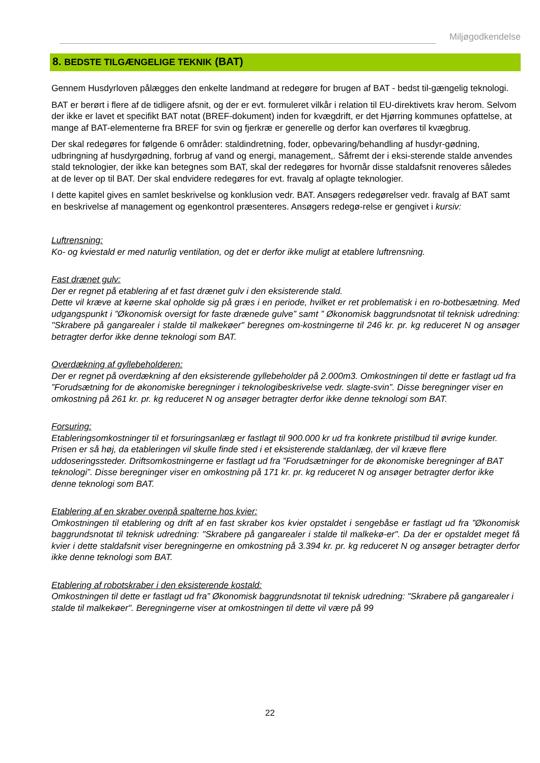Miljøgodkendelse
8. BEDSTE TILGÆNGELIGE TEKNIK (BAT)
Gennem Husdyrloven pålægges den enkelte landmand at redegøre for brugen af BAT - bedst til-gængelig teknologi.
BAT er berørt i flere af de tidligere afsnit, og der er evt. formuleret vilkår i relation til EU-direktivets krav herom. Selvom der ikke er lavet et specifikt BAT notat (BREF-dokument) inden for kvægdrift, er det Hjørring kommunes opfattelse, at mange af BAT-elementerne fra BREF for svin og fjerkræ er generelle og derfor kan overføres til kvægbrug.
Der skal redegøres for følgende 6 områder: staldindretning, foder, opbevaring/behandling af husdyr-gødning, udbringning af husdyrgødning, forbrug af vand og energi, management,. Såfremt der i eksi-sterende stalde anvendes stald teknologier, der ikke kan betegnes som BAT, skal der redegøres for hvornår disse staldafsnit renoveres således at de lever op til BAT. Der skal endvidere redegøres for evt. fravalg af oplagte teknologier.
I dette kapitel gives en samlet beskrivelse og konklusion vedr. BAT. Ansøgers redegørelser vedr. fravalg af BAT samt en beskrivelse af management og egenkontrol præsenteres. Ansøgers redegø-relse er gengivet i kursiv:
Luftrensning:
Ko- og kviestald er med naturlig ventilation, og det er derfor ikke muligt at etablere luftrensning.
Fast drænet gulv:
Der er regnet på etablering af et fast drænet gulv i den eksisterende stald.
Dette vil kræve at køerne skal opholde sig på græs i en periode, hvilket er ret problematisk i en ro-botbesætning. Med udgangspunkt i ”Økonomisk oversigt for faste drænede gulve” samt ” Økonomisk baggrundsnotat til teknisk udredning: "Skrabere på gangarealer i stalde til malkekøer" beregnes om-kostningerne til 246 kr. pr. kg reduceret N og ansøger betragter derfor ikke denne teknologi som BAT.
Overdækning af gyllebeholderen:
Der er regnet på overdækning af den eksisterende gyllebeholder på 2.000m3. Omkostningen til dette er fastlagt ud fra ”Forudsætning for de økonomiske beregninger i teknologibeskrivelse vedr. slagte-svin”. Disse beregninger viser en omkostning på 261 kr. pr. kg reduceret N og ansøger betragter derfor ikke denne teknologi som BAT.
Forsuring:
Etableringsomkostninger til et forsuringsanlæg er fastlagt til 900.000 kr ud fra konkrete pristilbud til øvrige kunder. Prisen er så høj, da etableringen vil skulle finde sted i et eksisterende staldanlæg, der vil kræve flere uddoseringssteder. Driftsomkostningerne er fastlagt ud fra ”Forudsætninger for de økonomiske beregninger af BAT teknologi”. Disse beregninger viser en omkostning på 171 kr. pr. kg reduceret N og ansøger betragter derfor ikke denne teknologi som BAT.
Etablering af en skraber ovenpå spalterne hos kvier:
Omkostningen til etablering og drift af en fast skraber kos kvier opstaldet i sengebåse er fastlagt ud fra ”Økonomisk baggrundsnotat til teknisk udredning: "Skrabere på gangarealer i stalde til malkekø-er". Da der er opstaldet meget få kvier i dette staldafsnit viser beregningerne en omkostning på 3.394 kr. pr. kg reduceret N og ansøger betragter derfor ikke denne teknologi som BAT.
Etablering af robotskraber i den eksisterende kostald:
Omkostningen til dette er fastlagt ud fra” Økonomisk baggrundsnotat til teknisk udredning: "Skrabere på gangarealer i stalde til malkekøer". Beregningerne viser at omkostningen til dette vil være på 99
22